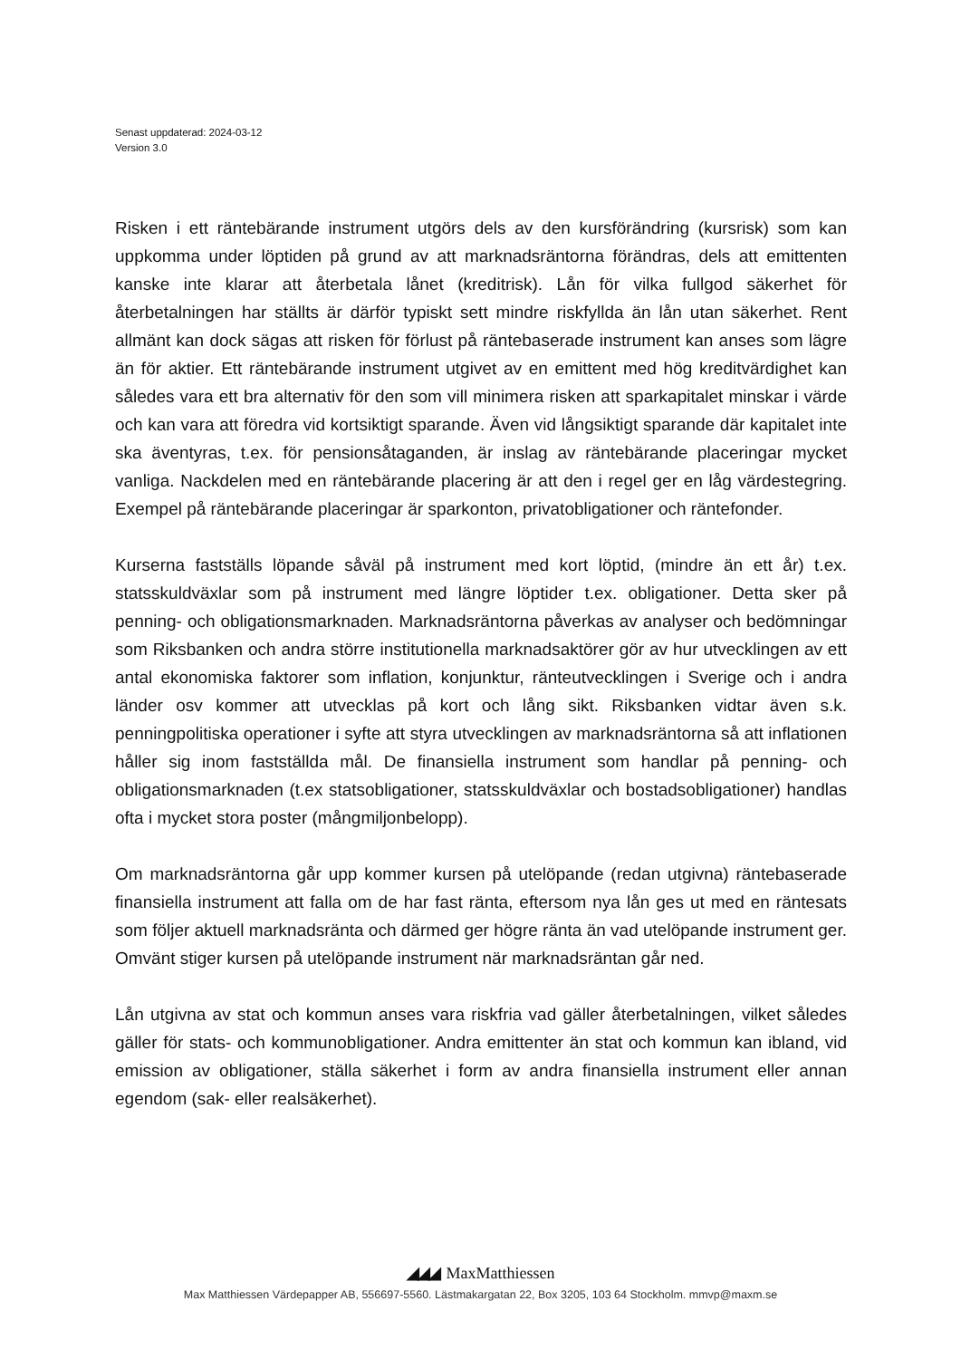Senast uppdaterad: 2024-03-12
Version 3.0
Risken i ett räntebärande instrument utgörs dels av den kursförändring (kursrisk) som kan uppkomma under löptiden på grund av att marknadsräntorna förändras, dels att emittenten kanske inte klarar att återbetala lånet (kreditrisk). Lån för vilka fullgod säkerhet för återbetalningen har ställts är därför typiskt sett mindre riskfyllda än lån utan säkerhet. Rent allmänt kan dock sägas att risken för förlust på räntebaserade instrument kan anses som lägre än för aktier. Ett räntebärande instrument utgivet av en emittent med hög kreditvärdighet kan således vara ett bra alternativ för den som vill minimera risken att sparkapitalet minskar i värde och kan vara att föredra vid kortsiktigt sparande. Även vid långsiktigt sparande där kapitalet inte ska äventyras, t.ex. för pensionsåtaganden, är inslag av räntebärande placeringar mycket vanliga. Nackdelen med en räntebärande placering är att den i regel ger en låg värdestegring. Exempel på räntebärande placeringar är sparkonton, privatobligationer och räntefonder.
Kurserna fastställs löpande såväl på instrument med kort löptid, (mindre än ett år) t.ex. statsskuldväxlar som på instrument med längre löptider t.ex. obligationer. Detta sker på penning- och obligationsmarknaden. Marknadsräntorna påverkas av analyser och bedömningar som Riksbanken och andra större institutionella marknadsaktörer gör av hur utvecklingen av ett antal ekonomiska faktorer som inflation, konjunktur, ränteutvecklingen i Sverige och i andra länder osv kommer att utvecklas på kort och lång sikt. Riksbanken vidtar även s.k. penningpolitiska operationer i syfte att styra utvecklingen av marknadsräntorna så att inflationen håller sig inom fastställda mål. De finansiella instrument som handlar på penning- och obligationsmarknaden (t.ex statsobligationer, statsskuldväxlar och bostadsobligationer) handlas ofta i mycket stora poster (mångmiljonbelopp).
Om marknadsräntorna går upp kommer kursen på utelöpande (redan utgivna) räntebaserade finansiella instrument att falla om de har fast ränta, eftersom nya lån ges ut med en räntesats som följer aktuell marknadsränta och därmed ger högre ränta än vad utelöpande instrument ger. Omvänt stiger kursen på utelöpande instrument när marknadsräntan går ned.
Lån utgivna av stat och kommun anses vara riskfria vad gäller återbetalningen, vilket således gäller för stats- och kommunobligationer. Andra emittenter än stat och kommun kan ibland, vid emission av obligationer, ställa säkerhet i form av andra finansiella instrument eller annan egendom (sak- eller realsäkerhet).
◢◢◢ MaxMatthiessen
Max Matthiessen Värdepapper AB, 556697-5560. Lästmakargatan 22, Box 3205, 103 64 Stockholm. mmvp@maxm.se